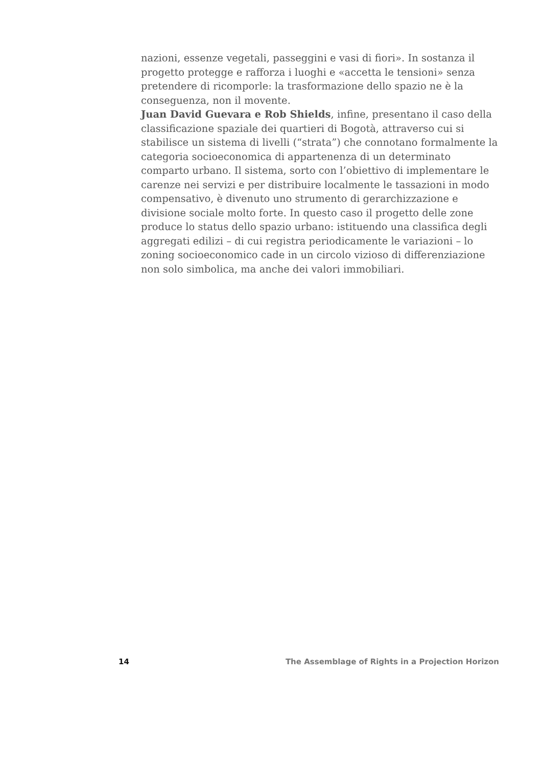nazioni, essenze vegetali, passeggini e vasi di fiori». In sostanza il progetto protegge e rafforza i luoghi e «accetta le tensioni» senza pretendere di ricomporle: la trasformazione dello spazio ne è la conseguenza, non il movente.
Juan David Guevara e Rob Shields, infine, presentano il caso della classificazione spaziale dei quartieri di Bogotà, attraverso cui si stabilisce un sistema di livelli (“strata”) che connotano formalmente la categoria socioeconomica di appartenenza di un determinato comparto urbano. Il sistema, sorto con l’obiettivo di implementare le carenze nei servizi e per distribuire localmente le tassazioni in modo compensativo, è divenuto uno strumento di gerarchizzazione e divisione sociale molto forte. In questo caso il progetto delle zone produce lo status dello spazio urbano: istituendo una classifica degli aggregati edilizi – di cui registra periodicamente le variazioni – lo zoning socioeconomico cade in un circolo vizioso di differenziazione non solo simbolica, ma anche dei valori immobiliari.
14 The Assemblage of Rights in a Projection Horizon